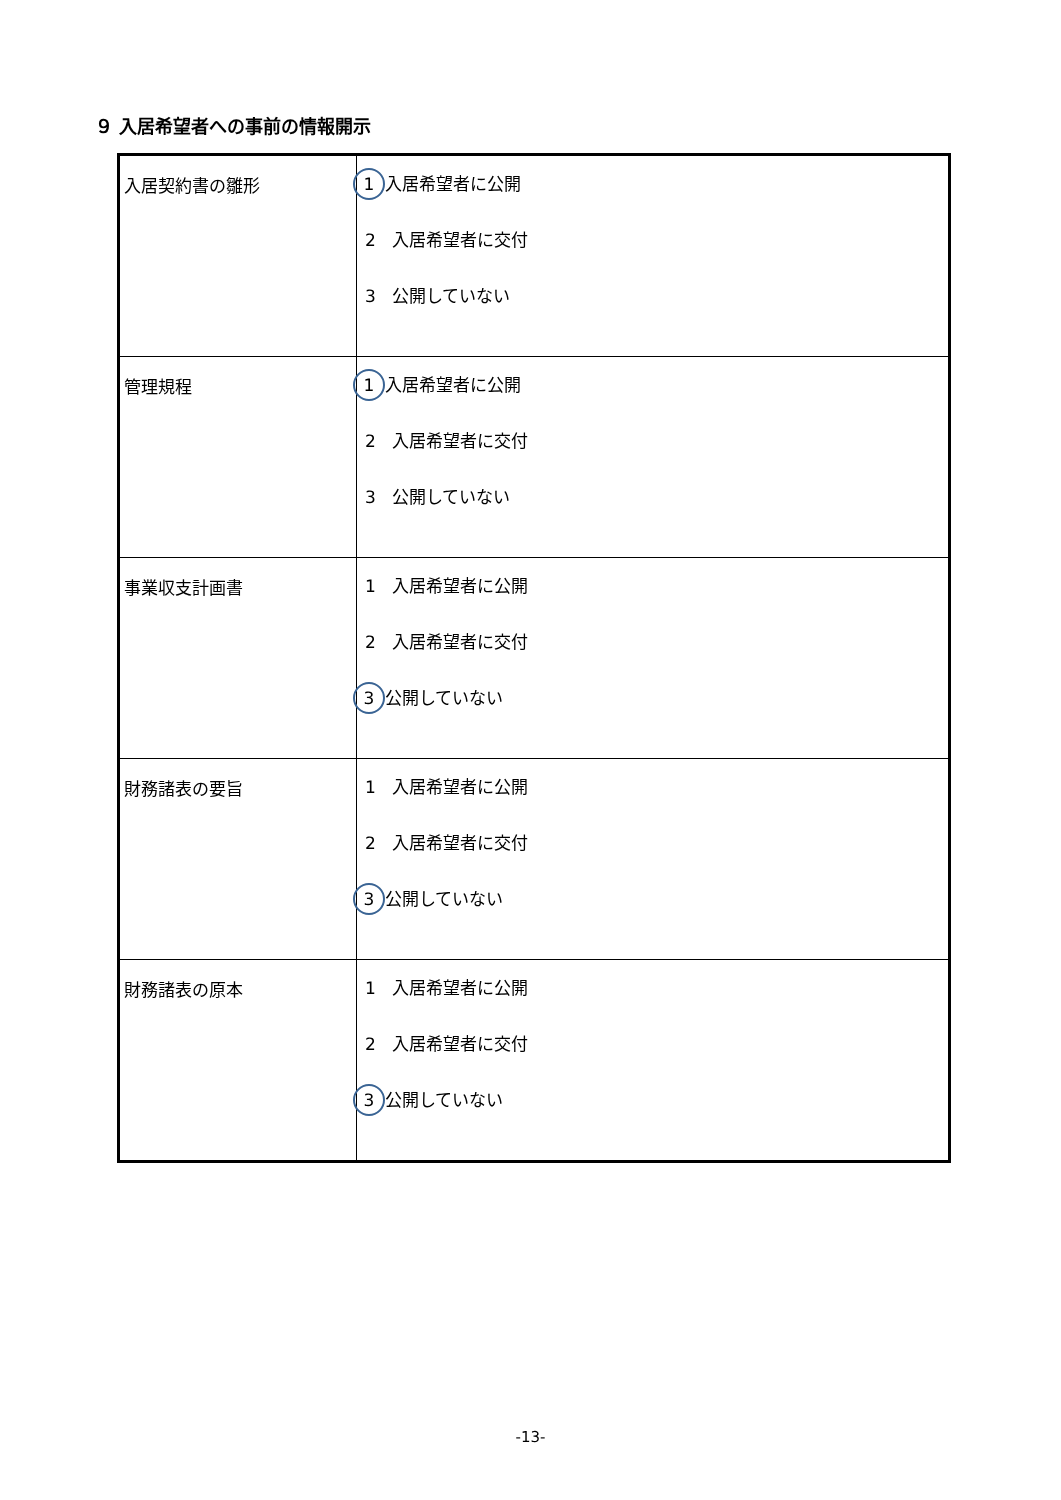９ 入居希望者への事前の情報開示
| 入居契約書の雛形 | 1 入居希望者に公開 2 入居希望者に交付 3 公開していない |
| 管理規程 | 1 入居希望者に公開 2 入居希望者に交付 3 公開していない |
| 事業収支計画書 | 1 入居希望者に公開 2 入居希望者に交付 3 公開していない |
| 財務諸表の要旨 | 1 入居希望者に公開 2 入居希望者に交付 3 公開していない |
| 財務諸表の原本 | 1 入居希望者に公開 2 入居希望者に交付 3 公開していない |
-13-